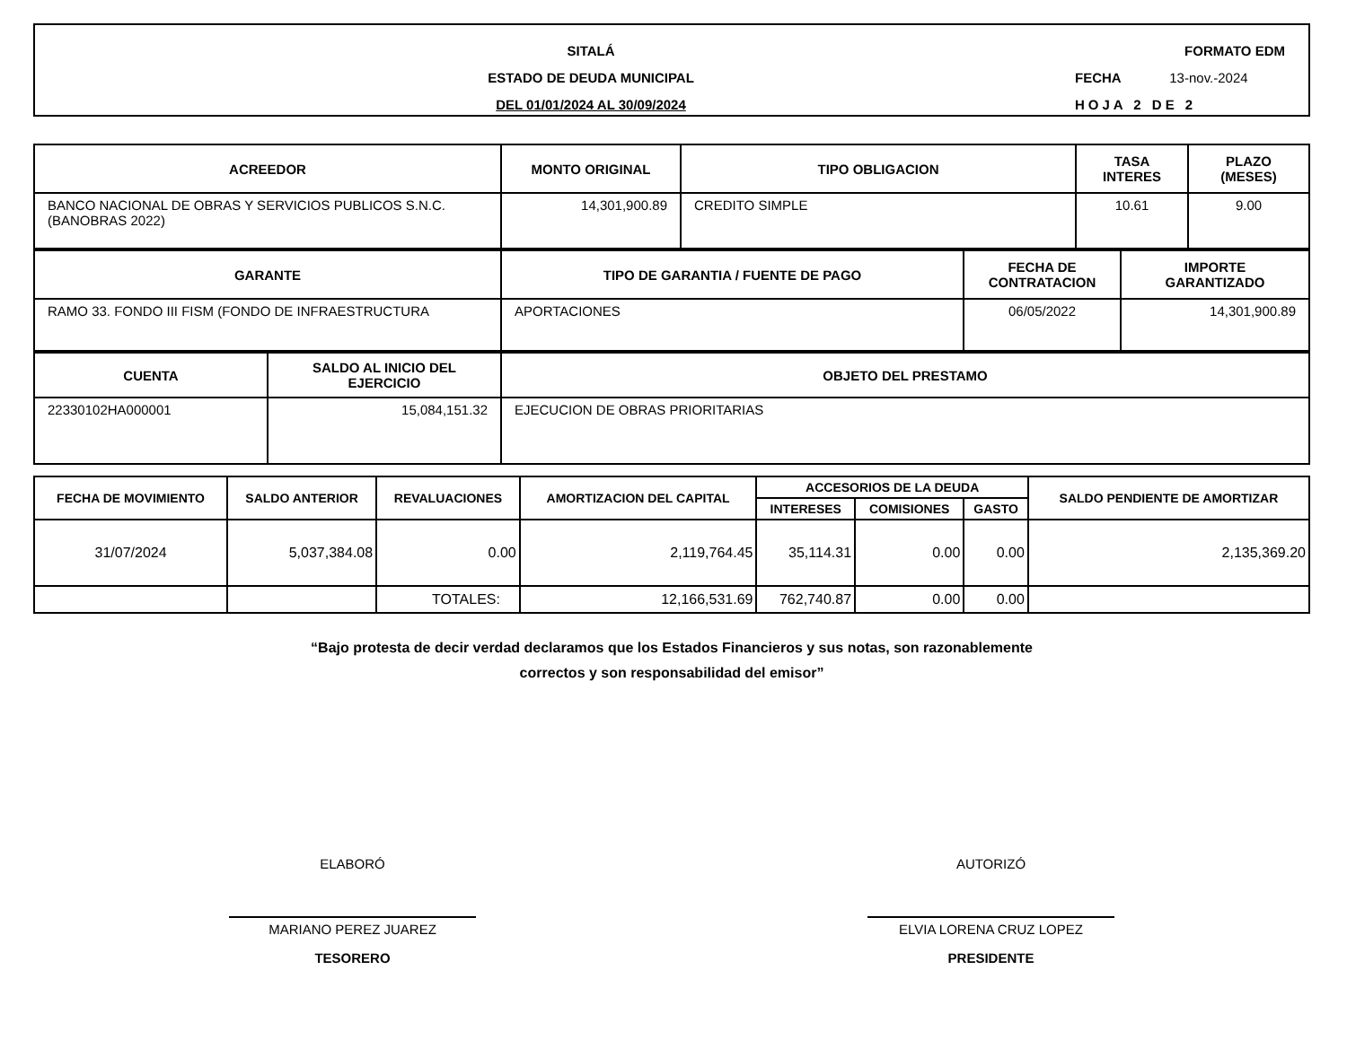SITALÁ
ESTADO DE DEUDA MUNICIPAL
DEL 01/01/2024 AL 30/09/2024
FORMATO EDM
FECHA 13-nov.-2024
HOJA 2 DE 2
| ACREEDOR | MONTO ORIGINAL | TIPO OBLIGACION | TASA INTERES | PLAZO (MESES) |
| --- | --- | --- | --- | --- |
| BANCO NACIONAL DE OBRAS Y SERVICIOS PUBLICOS S.N.C. (BANOBRAS 2022) | 14,301,900.89 | CREDITO SIMPLE | 10.61 | 9.00 |
| GARANTE | TIPO DE GARANTIA / FUENTE DE PAGO | FECHA DE CONTRATACION | IMPORTE GARANTIZADO |
| --- | --- | --- | --- |
| RAMO 33. FONDO III FISM (FONDO DE INFRAESTRUCTURA | APORTACIONES | 06/05/2022 | 14,301,900.89 |
| CUENTA | SALDO AL INICIO DEL EJERCICIO | OBJETO DEL PRESTAMO |
| --- | --- | --- |
| 22330102HA000001 | 15,084,151.32 | EJECUCION DE OBRAS PRIORITARIAS |
| FECHA DE MOVIMIENTO | SALDO ANTERIOR | REVALUACIONES | AMORTIZACION DEL CAPITAL | ACCESORIOS DE LA DEUDA | | | SALDO PENDIENTE DE AMORTIZAR |
| --- | --- | --- | --- | --- | --- | --- | --- |
| | | | | INTERESES | COMISIONES | GASTO | |
| 31/07/2024 | 5,037,384.08 | 0.00 | 2,119,764.45 | 35,114.31 | 0.00 | 0.00 | 2,135,369.20 |
| | | TOTALES: | 12,166,531.69 | 762,740.87 | 0.00 | 0.00 | |
“Bajo protesta de decir verdad declaramos que los Estados Financieros y sus notas, son razonablemente
correctos y son responsabilidad del emisor”
ELABORÓ
MARIANO PEREZ JUAREZ
TESORERO
AUTORIZÓ
ELVIA LORENA CRUZ LOPEZ
PRESIDENTE